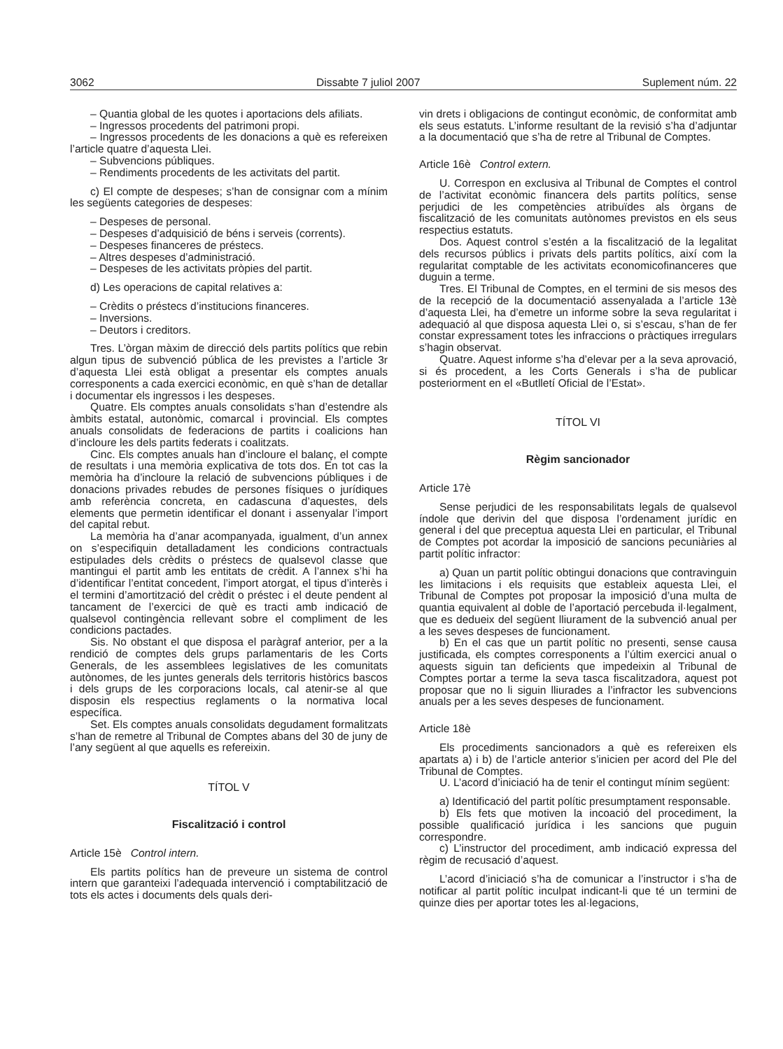3062 Dissabte 7 juliol 2007 Suplement núm. 22
– Quantia global de les quotes i aportacions dels afiliats.
– Ingressos procedents del patrimoni propi.
– Ingressos procedents de les donacions a què es refereixen l’article quatre d’aquesta Llei.
– Subvencions públiques.
– Rendiments procedents de les activitats del partit.
c) El compte de despeses; s’han de consignar com a mínim les següents categories de despeses:
– Despeses de personal.
– Despeses d’adquisició de béns i serveis (corrents).
– Despeses financeres de préstecs.
– Altres despeses d’administració.
– Despeses de les activitats pròpies del partit.
d) Les operacions de capital relatives a:
– Crèdits o préstecs d’institucions financeres.
– Inversions.
– Deutors i creditors.
Tres. L’òrgan màxim de direcció dels partits polítics que rebin algun tipus de subvenció pública de les previstes a l’article 3r d’aquesta Llei està obligat a presentar els comptes anuals corresponents a cada exercici econòmic, en què s’han de detallar i documentar els ingressos i les despeses.
Quatre. Els comptes anuals consolidats s’han d’estendre als àmbits estatal, autonòmic, comarcal i provincial. Els comptes anuals consolidats de federacions de partits i coalicions han d’incloure les dels partits federats i coalitzats.
Cinc. Els comptes anuals han d’incloure el balanç, el compte de resultats i una memòria explicativa de tots dos. En tot cas la memòria ha d’incloure la relació de subvencions públiques i de donacions privades rebudes de persones físiques o jurídiques amb referència concreta, en cadascuna d’aquestes, dels elements que permetin identificar el donant i assenyalar l’import del capital rebut.
La memòria ha d’anar acompanyada, igualment, d’un annex on s’especifiquin detalladament les condicions contractuals estipulades dels crèdits o préstecs de qualsevol classe que mantingui el partit amb les entitats de crèdit. A l’annex s’hi ha d’identificar l’entitat concedent, l’import atorgat, el tipus d’interès i el termini d’amortització del crèdit o préstec i el deute pendent al tancament de l’exercici de què es tracti amb indicació de qualsevol contingència rellevant sobre el compliment de les condicions pactades.
Sis. No obstant el que disposa el paràgraf anterior, per a la rendició de comptes dels grups parlamentaris de les Corts Generals, de les assemblees legislatives de les comunitats autònomes, de les juntes generals dels territoris històrics bascos i dels grups de les corporacions locals, cal atenir-se al que disposin els respectius reglaments o la normativa local específica.
Set. Els comptes anuals consolidats degudament formalitzats s’han de remetre al Tribunal de Comptes abans del 30 de juny de l’any següent al que aquells es refereixin.
TÍTOL V
Fiscalització i control
Article 15è Control intern.
Els partits polítics han de preveure un sistema de control intern que garanteixi l’adequada intervenció i comptabilització de tots els actes i documents dels quals deri-
vin drets i obligacions de contingut econòmic, de conformitat amb els seus estatuts. L’informe resultant de la revisió s’ha d’adjuntar a la documentació que s’ha de retre al Tribunal de Comptes.
Article 16è Control extern.
U. Correspon en exclusiva al Tribunal de Comptes el control de l’activitat econòmic financera dels partits polítics, sense perjudici de les competències atribuïdes als òrgans de fiscalització de les comunitats autònomes previstos en els seus respectius estatuts.
Dos. Aquest control s’estén a la fiscalització de la legalitat dels recursos públics i privats dels partits polítics, així com la regularitat comptable de les activitats economicofinanceres que duguin a terme.
Tres. El Tribunal de Comptes, en el termini de sis mesos des de la recepció de la documentació assenyalada a l’article 13è d’aquesta Llei, ha d’emetre un informe sobre la seva regularitat i adequació al que disposa aquesta Llei o, si s’escau, s’han de fer constar expressament totes les infraccions o pràctiques irregulars s’hagin observat.
Quatre. Aquest informe s’ha d’elevar per a la seva aprovació, si és procedent, a les Corts Generals i s’ha de publicar posteriorment en el «Butlletí Oficial de l’Estat».
TÍTOL VI
Règim sancionador
Article 17è
Sense perjudici de les responsabilitats legals de qualsevol índole que derivin del que disposa l’ordenament jurídic en general i del que preceptua aquesta Llei en particular, el Tribunal de Comptes pot acordar la imposició de sancions pecuniàries al partit polític infractor:
a) Quan un partit polític obtingui donacions que contravinguin les limitacions i els requisits que estableix aquesta Llei, el Tribunal de Comptes pot proposar la imposició d’una multa de quantia equivalent al doble de l’aportació percebuda il·legalment, que es dedueix del següent lliurament de la subvenció anual per a les seves despeses de funcionament.
b) En el cas que un partit polític no presenti, sense causa justificada, els comptes corresponents a l’últim exercici anual o aquests siguin tan deficients que impedeixin al Tribunal de Comptes portar a terme la seva tasca fiscalitzadora, aquest pot proposar que no li siguin lliurades a l’infractor les subvencions anuals per a les seves despeses de funcionament.
Article 18è
Els procediments sancionadors a què es refereixen els apartats a) i b) de l’article anterior s’inicien per acord del Ple del Tribunal de Comptes.
U. L’acord d’iniciació ha de tenir el contingut mínim següent:
a) Identificació del partit polític presumptament responsable.
b) Els fets que motiven la incoació del procediment, la possible qualificació jurídica i les sancions que puguin correspondre.
c) L’instructor del procediment, amb indicació expressa del règim de recusació d’aquest.
L’acord d’iniciació s’ha de comunicar a l’instructor i s’ha de notificar al partit polític inculpat indicant-li que té un termini de quinze dies per aportar totes les al·legacions,